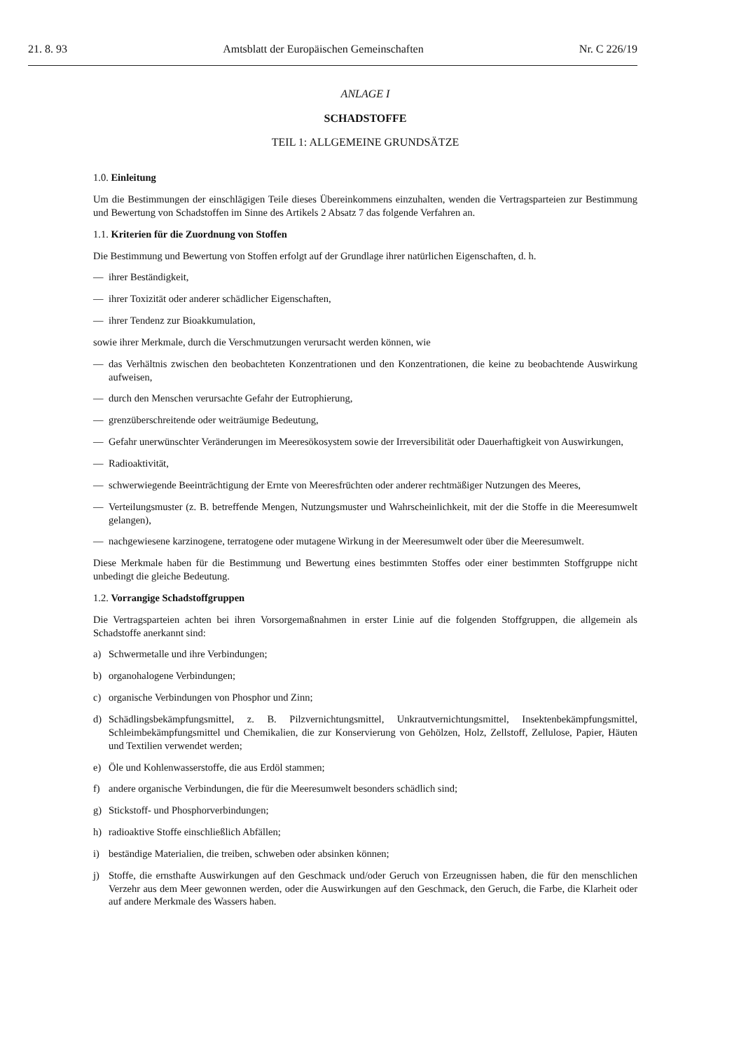21. 8. 93 Amtsblatt der Europäischen Gemeinschaften Nr. C 226/19
ANLAGE I
SCHADSTOFFE
TEIL 1: ALLGEMEINE GRUNDSÄTZE
1.0. Einleitung
Um die Bestimmungen der einschlägigen Teile dieses Übereinkommens einzuhalten, wenden die Vertragsparteien zur Bestimmung und Bewertung von Schadstoffen im Sinne des Artikels 2 Absatz 7 das folgende Verfahren an.
1.1. Kriterien für die Zuordnung von Stoffen
Die Bestimmung und Bewertung von Stoffen erfolgt auf der Grundlage ihrer natürlichen Eigenschaften, d. h.
— ihrer Beständigkeit,
— ihrer Toxizität oder anderer schädlicher Eigenschaften,
— ihrer Tendenz zur Bioakkumulation,
sowie ihrer Merkmale, durch die Verschmutzungen verursacht werden können, wie
— das Verhältnis zwischen den beobachteten Konzentrationen und den Konzentrationen, die keine zu beobachtende Auswirkung aufweisen,
— durch den Menschen verursachte Gefahr der Eutrophierung,
— grenzüberschreitende oder weiträumige Bedeutung,
— Gefahr unerwünschter Veränderungen im Meeresökosystem sowie der Irreversibilität oder Dauerhaftigkeit von Auswirkungen,
— Radioaktivität,
— schwerwiegende Beeinträchtigung der Ernte von Meeresfrüchten oder anderer rechtmäßiger Nutzungen des Meeres,
— Verteilungsmuster (z. B. betreffende Mengen, Nutzungsmuster und Wahrscheinlichkeit, mit der die Stoffe in die Meeresumwelt gelangen),
— nachgewiesene karzinogene, terratogene oder mutagene Wirkung in der Meeresumwelt oder über die Meeresumwelt.
Diese Merkmale haben für die Bestimmung und Bewertung eines bestimmten Stoffes oder einer bestimmten Stoffgruppe nicht unbedingt die gleiche Bedeutung.
1.2. Vorrangige Schadstoffgruppen
Die Vertragsparteien achten bei ihren Vorsorgemaßnahmen in erster Linie auf die folgenden Stoffgruppen, die allgemein als Schadstoffe anerkannt sind:
a) Schwermetalle und ihre Verbindungen;
b) organohalogene Verbindungen;
c) organische Verbindungen von Phosphor und Zinn;
d) Schädlingsbekämpfungsmittel, z. B. Pilzvernichtungsmittel, Unkrautvernichtungsmittel, Insektenbekämpfungsmittel, Schleimbekämpfungsmittel und Chemikalien, die zur Konservierung von Gehölzen, Holz, Zellstoff, Zellulose, Papier, Häuten und Textilien verwendet werden;
e) Öle und Kohlenwasserstoffe, die aus Erdöl stammen;
f) andere organische Verbindungen, die für die Meeresumwelt besonders schädlich sind;
g) Stickstoff- und Phosphorverbindungen;
h) radioaktive Stoffe einschließlich Abfällen;
i) beständige Materialien, die treiben, schweben oder absinken können;
j) Stoffe, die ernsthafte Auswirkungen auf den Geschmack und/oder Geruch von Erzeugnissen haben, die für den menschlichen Verzehr aus dem Meer gewonnen werden, oder die Auswirkungen auf den Geschmack, den Geruch, die Farbe, die Klarheit oder auf andere Merkmale des Wassers haben.